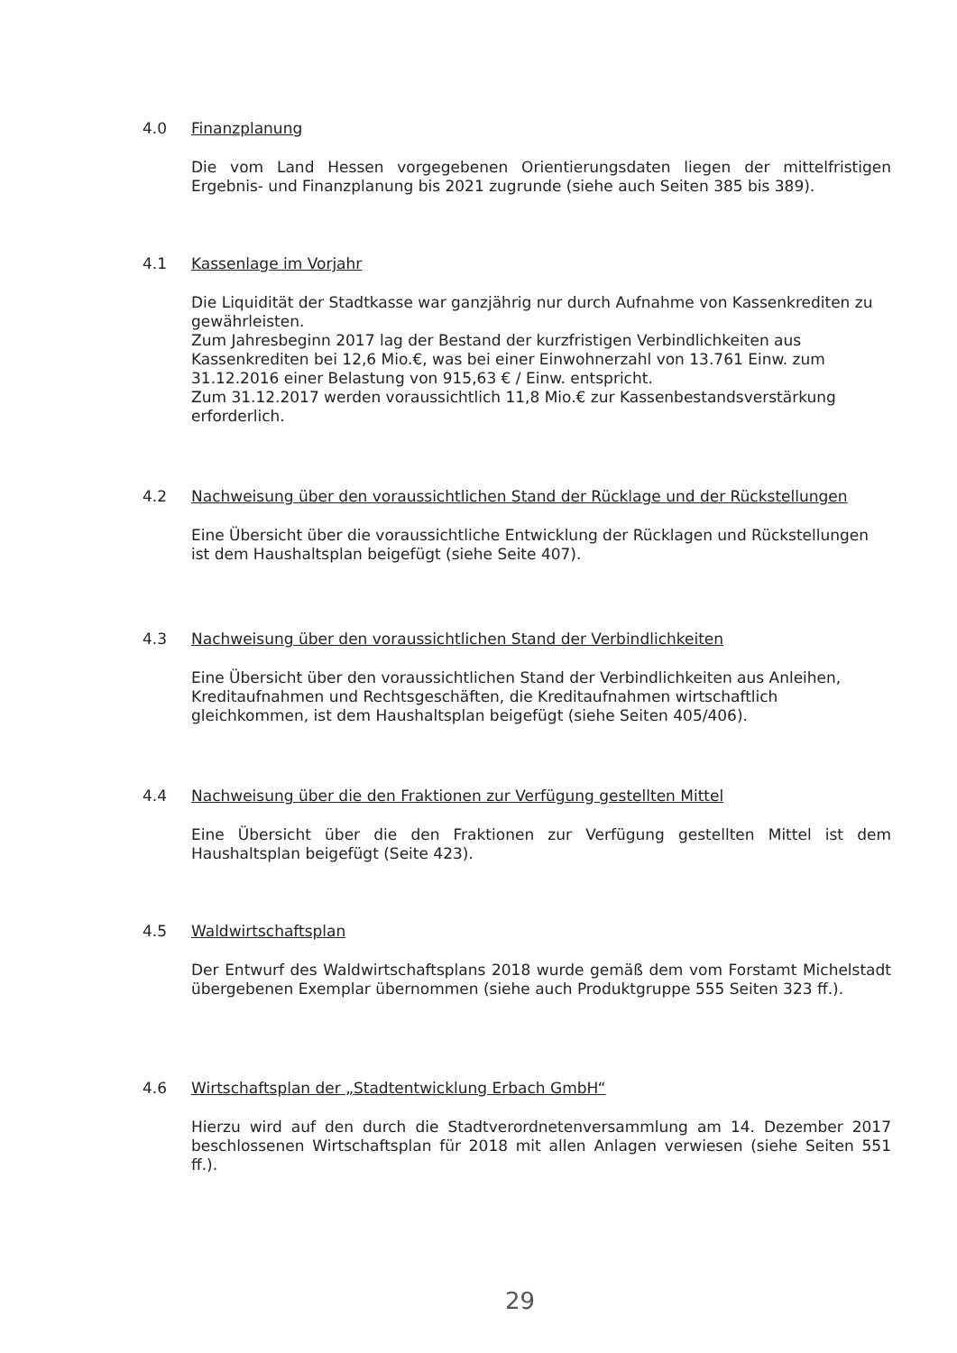4.0 Finanzplanung
Die vom Land Hessen vorgegebenen Orientierungsdaten liegen der mittelfristigen Ergebnis- und Finanzplanung bis 2021 zugrunde (siehe auch Seiten 385 bis 389).
4.1 Kassenlage im Vorjahr
Die Liquidität der Stadtkasse war ganzjährig nur durch Aufnahme von Kassenkrediten zu gewährleisten.
Zum Jahresbeginn 2017 lag der Bestand der kurzfristigen Verbindlichkeiten aus Kassenkrediten bei 12,6 Mio.€, was bei einer Einwohnerzahl von 13.761 Einw. zum 31.12.2016 einer Belastung von 915,63 € / Einw. entspricht.
Zum 31.12.2017 werden voraussichtlich 11,8 Mio.€ zur Kassenbestandsverstärkung erforderlich.
4.2 Nachweisung über den voraussichtlichen Stand der Rücklage und der Rückstellungen
Eine Übersicht über die voraussichtliche Entwicklung der Rücklagen und Rückstellungen ist dem Haushaltsplan beigefügt (siehe Seite 407).
4.3 Nachweisung über den voraussichtlichen Stand der Verbindlichkeiten
Eine Übersicht über den voraussichtlichen Stand der Verbindlichkeiten aus Anleihen, Kreditaufnahmen und Rechtsgeschäften, die Kreditaufnahmen wirtschaftlich gleichkommen, ist dem Haushaltsplan beigefügt (siehe Seiten 405/406).
4.4 Nachweisung über die den Fraktionen zur Verfügung gestellten Mittel
Eine Übersicht über die den Fraktionen zur Verfügung gestellten Mittel ist dem Haushaltsplan beigefügt (Seite 423).
4.5 Waldwirtschaftsplan
Der Entwurf des Waldwirtschaftsplans 2018 wurde gemäß dem vom Forstamt Michelstadt übergebenen Exemplar übernommen (siehe auch Produktgruppe 555 Seiten 323 ff.).
4.6 Wirtschaftsplan der „Stadtentwicklung Erbach GmbH“
Hierzu wird auf den durch die Stadtverordnetenversammlung am 14. Dezember 2017 beschlossenen Wirtschaftsplan für 2018 mit allen Anlagen verwiesen (siehe Seiten 551 ff.).
29